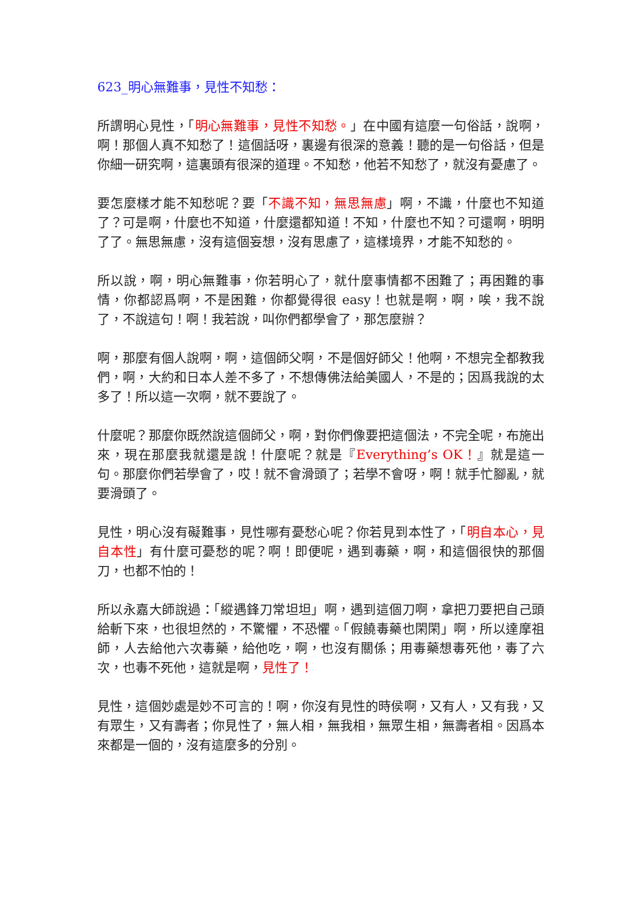623_明心無難事，見性不知愁：
所謂明心見性，「明心無難事，見性不知愁。」在中國有這麼一句俗話，說啊，啊！那個人真不知愁了！這個話呀，裏邊有很深的意義！聽的是一句俗話，但是你細一研究啊，這裏頭有很深的道理。不知愁，他若不知愁了，就沒有憂慮了。
要怎麼樣才能不知愁呢？要「不識不知，無思無慮」啊，不識，什麼也不知道了？可是啊，什麼也不知道，什麼還都知道！不知，什麼也不知？可還啊，明明了了。無思無慮，沒有這個妄想，沒有思慮了，這樣境界，才能不知愁的。
所以說，啊，明心無難事，你若明心了，就什麼事情都不困難了；再困難的事情，你都認爲啊，不是困難，你都覺得很 easy！也就是啊，啊，唉，我不說了，不說這句！啊！我若說，叫你們都學會了，那怎麼辦？
啊，那麼有個人說啊，啊，這個師父啊，不是個好師父！他啊，不想完全都教我們，啊，大約和日本人差不多了，不想傳佛法給美國人，不是的；因爲我說的太多了！所以這一次啊，就不要說了。
什麼呢？那麼你既然說這個師父，啊，對你們像要把這個法，不完全呢，布施出來，現在那麼我就還是說！什麼呢？就是『Everything’s OK！』就是這一句。那麼你們若學會了，哎！就不會滑頭了；若學不會呀，啊！就手忙腳亂，就要滑頭了。
見性，明心沒有礙難事，見性哪有憂愁心呢？你若見到本性了，「明自本心，見自本性」有什麼可憂愁的呢？啊！即便呢，遇到毒藥，啊，和這個很快的那個刀，也都不怕的！
所以永嘉大師說過：「縱遇鋒刀常坦坦」啊，遇到這個刀啊，拿把刀要把自己頭給斬下來，也很坦然的，不驚懼，不恐懼。「假饒毒藥也閑閑」啊，所以達摩祖師，人去給他六次毒藥，給他吃，啊，也沒有關係；用毒藥想毒死他，毒了六次，也毒不死他，這就是啊，見性了！
見性，這個妙處是妙不可言的！啊，你沒有見性的時侯啊，又有人，又有我，又有眾生，又有壽者；你見性了，無人相，無我相，無眾生相，無壽者相。因爲本來都是一個的，沒有這麼多的分別。